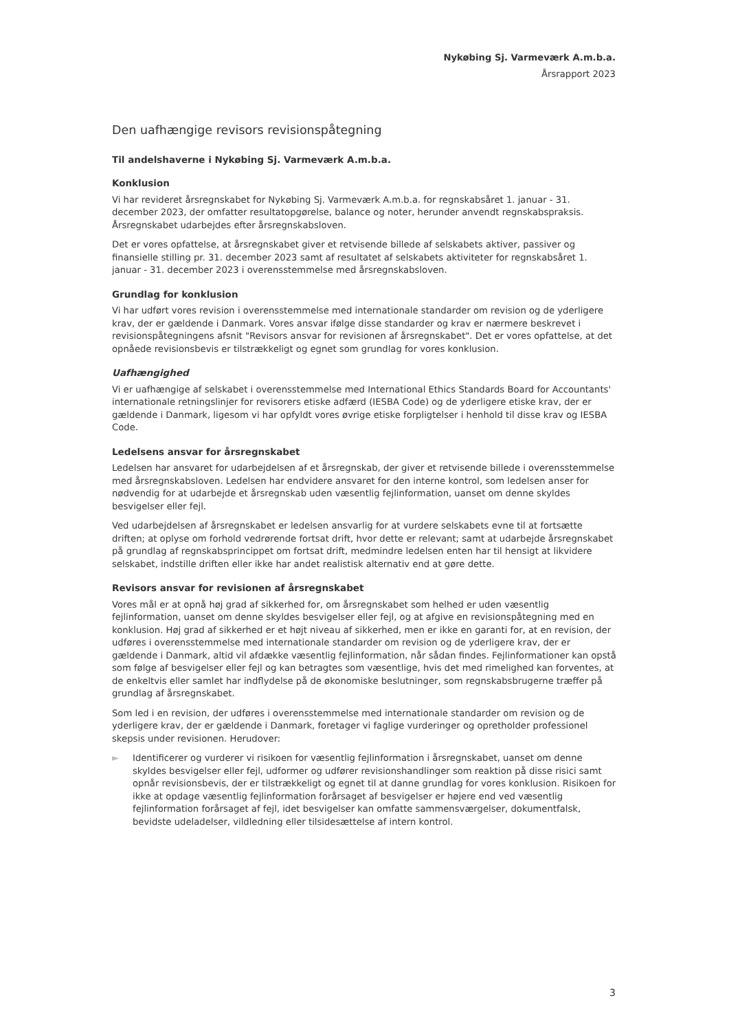Nykøbing Sj. Varmeværk A.m.b.a.
Årsrapport 2023
Den uafhængige revisors revisionspåtegning
Til andelshaverne i Nykøbing Sj. Varmeværk A.m.b.a.
Konklusion
Vi har revideret årsregnskabet for Nykøbing Sj. Varmeværk A.m.b.a. for regnskabsåret 1. januar - 31. december 2023, der omfatter resultatopgørelse, balance og noter, herunder anvendt regnskabspraksis. Årsregnskabet udarbejdes efter årsregnskabsloven.
Det er vores opfattelse, at årsregnskabet giver et retvisende billede af selskabets aktiver, passiver og finansielle stilling pr. 31. december 2023 samt af resultatet af selskabets aktiviteter for regnskabsåret 1. januar - 31. december 2023 i overensstemmelse med årsregnskabsloven.
Grundlag for konklusion
Vi har udført vores revision i overensstemmelse med internationale standarder om revision og de yderligere krav, der er gældende i Danmark. Vores ansvar ifølge disse standarder og krav er nærmere beskrevet i revisionspåtegningens afsnit "Revisors ansvar for revisionen af årsregnskabet". Det er vores opfattelse, at det opnåede revisionsbevis er tilstrækkeligt og egnet som grundlag for vores konklusion.
Uafhængighed
Vi er uafhængige af selskabet i overensstemmelse med International Ethics Standards Board for Accountants' internationale retningslinjer for revisorers etiske adfærd (IESBA Code) og de yderligere etiske krav, der er gældende i Danmark, ligesom vi har opfyldt vores øvrige etiske forpligtelser i henhold til disse krav og IESBA Code.
Ledelsens ansvar for årsregnskabet
Ledelsen har ansvaret for udarbejdelsen af et årsregnskab, der giver et retvisende billede i overensstemmelse med årsregnskabsloven. Ledelsen har endvidere ansvaret for den interne kontrol, som ledelsen anser for nødvendig for at udarbejde et årsregnskab uden væsentlig fejlinformation, uanset om denne skyldes besvigelser eller fejl.
Ved udarbejdelsen af årsregnskabet er ledelsen ansvarlig for at vurdere selskabets evne til at fortsætte driften; at oplyse om forhold vedrørende fortsat drift, hvor dette er relevant; samt at udarbejde årsregnskabet på grundlag af regnskabsprincippet om fortsat drift, medmindre ledelsen enten har til hensigt at likvidere selskabet, indstille driften eller ikke har andet realistisk alternativ end at gøre dette.
Revisors ansvar for revisionen af årsregnskabet
Vores mål er at opnå høj grad af sikkerhed for, om årsregnskabet som helhed er uden væsentlig fejlinformation, uanset om denne skyldes besvigelser eller fejl, og at afgive en revisionspåtegning med en konklusion. Høj grad af sikkerhed er et højt niveau af sikkerhed, men er ikke en garanti for, at en revision, der udføres i overensstemmelse med internationale standarder om revision og de yderligere krav, der er gældende i Danmark, altid vil afdække væsentlig fejlinformation, når sådan findes. Fejlinformationer kan opstå som følge af besvigelser eller fejl og kan betragtes som væsentlige, hvis det med rimelighed kan forventes, at de enkeltvis eller samlet har indflydelse på de økonomiske beslutninger, som regnskabsbrugerne træffer på grundlag af årsregnskabet.
Som led i en revision, der udføres i overensstemmelse med internationale standarder om revision og de yderligere krav, der er gældende i Danmark, foretager vi faglige vurderinger og opretholder professionel skepsis under revisionen. Herudover:
► Identificerer og vurderer vi risikoen for væsentlig fejlinformation i årsregnskabet, uanset om denne skyldes besvigelser eller fejl, udformer og udfører revisionshandlinger som reaktion på disse risici samt opnår revisionsbevis, der er tilstrækkeligt og egnet til at danne grundlag for vores konklusion. Risikoen for ikke at opdage væsentlig fejlinformation forårsaget af besvigelser er højere end ved væsentlig fejlinformation forårsaget af fejl, idet besvigelser kan omfatte sammensværgelser, dokumentfalsk, bevidste udeladelser, vildledning eller tilsidesættelse af intern kontrol.
3